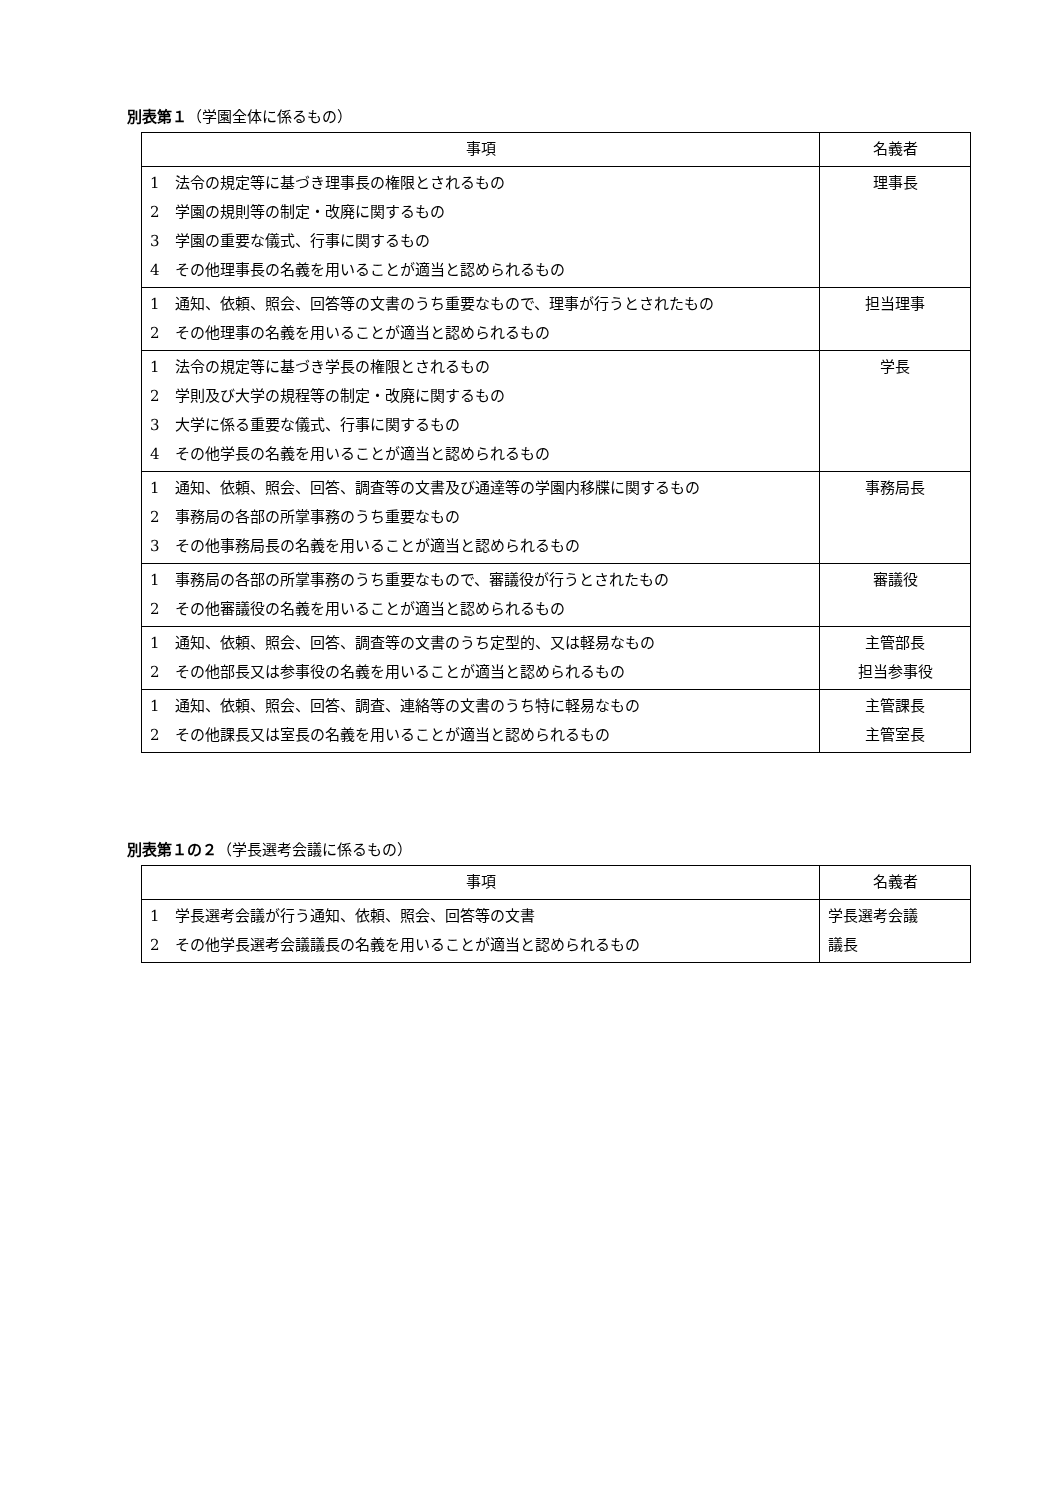別表第１（学園全体に係るもの）
| 事項 | 名義者 |
| --- | --- |
| 1 法令の規定等に基づき理事長の権限とされるもの 2 学園の規則等の制定・改廃に関するもの 3 学園の重要な儀式、行事に関するもの 4 その他理事長の名義を用いることが適当と認められるもの | 理事長 |
| 1 通知、依頼、照会、回答等の文書のうち重要なもので、理事が行うとされたもの 2 その他理事の名義を用いることが適当と認められるもの | 担当理事 |
| 1 法令の規定等に基づき学長の権限とされるもの 2 学則及び大学の規程等の制定・改廃に関するもの 3 大学に係る重要な儀式、行事に関するもの 4 その他学長の名義を用いることが適当と認められるもの | 学長 |
| 1 通知、依頼、照会、回答、調査等の文書及び通達等の学園内移牒に関するもの 2 事務局の各部の所掌事務のうち重要なもの 3 その他事務局長の名義を用いることが適当と認められるもの | 事務局長 |
| 1 事務局の各部の所掌事務のうち重要なもので、審議役が行うとされたもの 2 その他審議役の名義を用いることが適当と認められるもの | 審議役 |
| 1 通知、依頼、照会、回答、調査等の文書のうち定型的、又は軽易なもの 2 その他部長又は参事役の名義を用いることが適当と認められるもの | 主管部長 担当参事役 |
| 1 通知、依頼、照会、回答、調査、連絡等の文書のうち特に軽易なもの 2 その他課長又は室長の名義を用いることが適当と認められるもの | 主管課長 主管室長 |
別表第１の２（学長選考会議に係るもの）
| 事項 | 名義者 |
| --- | --- |
| 1 学長選考会議が行う通知、依頼、照会、回答等の文書 2 その他学長選考会議議長の名義を用いることが適当と認められるもの | 学長選考会議 議長 |